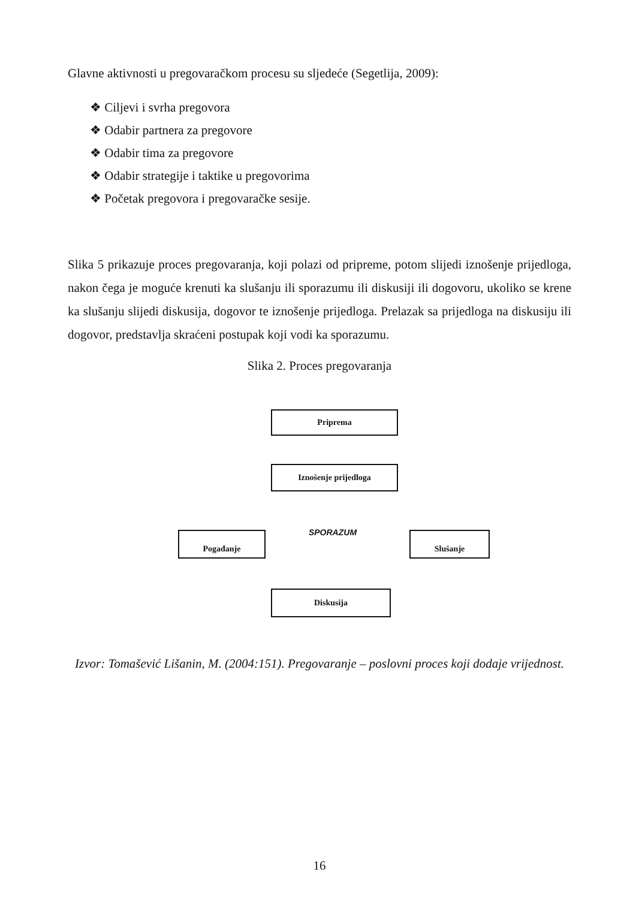Glavne aktivnosti u pregovaračkom procesu su sljedeće (Segetlija, 2009):
❖ Ciljevi i svrha pregovora
❖ Odabir partnera za pregovore
❖ Odabir tima za pregovore
❖ Odabir strategije i taktike u pregovorima
❖ Početak pregovora i pregovaračke sesije.
Slika 5 prikazuje proces pregovaranja, koji polazi od pripreme, potom slijedi iznošenje prijedloga, nakon čega je moguće krenuti ka slušanju ili sporazumu ili diskusiji ili dogovoru, ukoliko se krene ka slušanju slijedi diskusija, dogovor te iznošenje prijedloga. Prelazak sa prijedloga na diskusiju ili dogovor, predstavlja skraćeni postupak koji vodi ka sporazumu.
Slika 2. Proces pregovaranja
Priprema
Iznošenje prijedloga
Pogađanje SPORAZUM Slušanje
Diskusija
Izvor: Tomašević Lišanin, M. (2004:151). Pregovaranje – poslovni proces koji dodaje vrijednost.
16